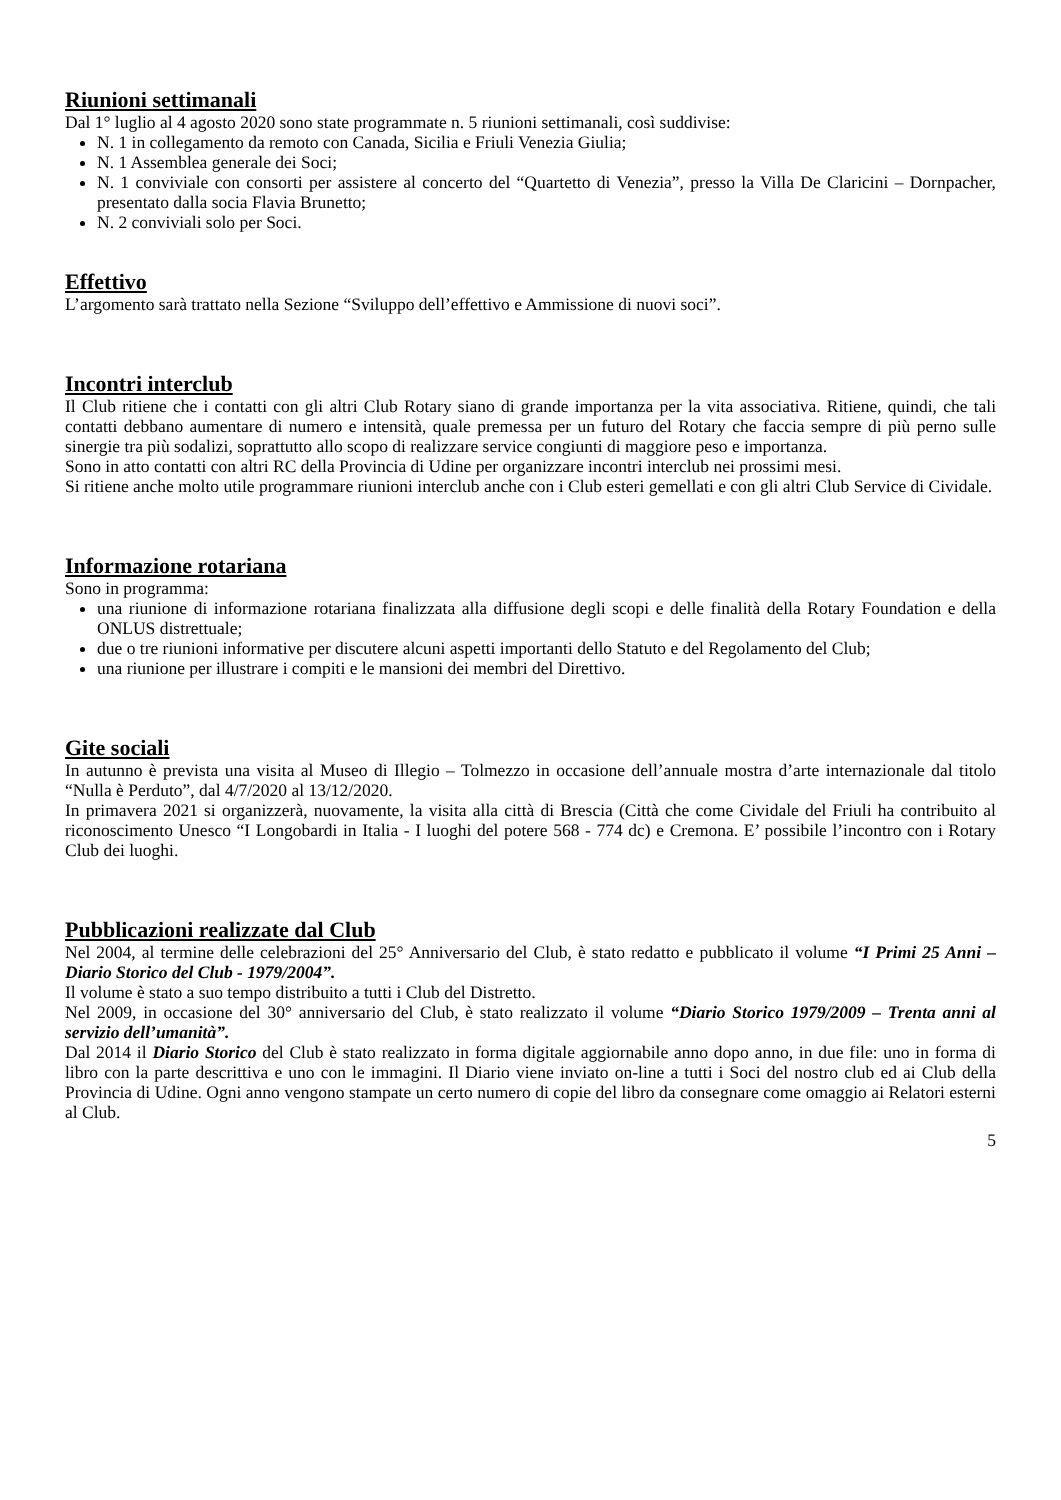Riunioni settimanali
Dal 1° luglio al 4 agosto 2020 sono state programmate n. 5 riunioni settimanali, così suddivise:
N. 1 in collegamento da remoto con Canada, Sicilia e Friuli Venezia Giulia;
N. 1 Assemblea generale dei Soci;
N. 1 conviviale con consorti per assistere al concerto del “Quartetto di Venezia”, presso la Villa De Claricini – Dornpacher, presentato dalla socia Flavia Brunetto;
N. 2 conviviali solo per Soci.
Effettivo
L’argomento sarà trattato nella Sezione “Sviluppo dell’effettivo e Ammissione di nuovi soci”.
Incontri interclub
Il Club ritiene che i contatti con gli altri Club Rotary siano di grande importanza per la vita associativa. Ritiene, quindi, che tali contatti debbano aumentare di numero e intensità, quale premessa per un futuro del Rotary che faccia sempre di più perno sulle sinergie tra più sodalizi, soprattutto allo scopo di realizzare service congiunti di maggiore peso e importanza.
Sono in atto contatti con altri RC della Provincia di Udine per organizzare incontri interclub nei prossimi mesi.
Si ritiene anche molto utile programmare riunioni interclub anche con i Club esteri gemellati e con gli altri Club Service di Cividale.
Informazione rotariana
Sono in programma:
una riunione di informazione rotariana finalizzata alla diffusione degli scopi e delle finalità della Rotary Foundation e della ONLUS distrettuale;
due o tre riunioni informative per discutere alcuni aspetti importanti dello Statuto e del Regolamento del Club;
una riunione per illustrare i compiti e le mansioni dei membri del Direttivo.
Gite sociali
In autunno è prevista una visita al Museo di Illegio – Tolmezzo in occasione dell’annuale mostra d’arte internazionale dal titolo “Nulla è Perduto”, dal 4/7/2020 al 13/12/2020.
In primavera 2021 si organizzerà, nuovamente, la visita alla città di Brescia (Città che come Cividale del Friuli ha contribuito al riconoscimento Unesco “I Longobardi in Italia - I luoghi del potere 568 - 774 dc) e Cremona. E’ possibile l’incontro con i Rotary Club dei luoghi.
Pubblicazioni realizzate dal Club
Nel 2004, al termine delle celebrazioni del 25° Anniversario del Club, è stato redatto e pubblicato il volume “I Primi 25 Anni – Diario Storico del Club - 1979/2004”.
Il volume è stato a suo tempo distribuito a tutti i Club del Distretto.
Nel 2009, in occasione del 30° anniversario del Club, è stato realizzato il volume “Diario Storico 1979/2009 – Trenta anni al servizio dell’umanità”.
Dal 2014 il Diario Storico del Club è stato realizzato in forma digitale aggiornabile anno dopo anno, in due file: uno in forma di libro con la parte descrittiva e uno con le immagini. Il Diario viene inviato on-line a tutti i Soci del nostro club ed ai Club della Provincia di Udine. Ogni anno vengono stampate un certo numero di copie del libro da consegnare come omaggio ai Relatori esterni al Club.
5